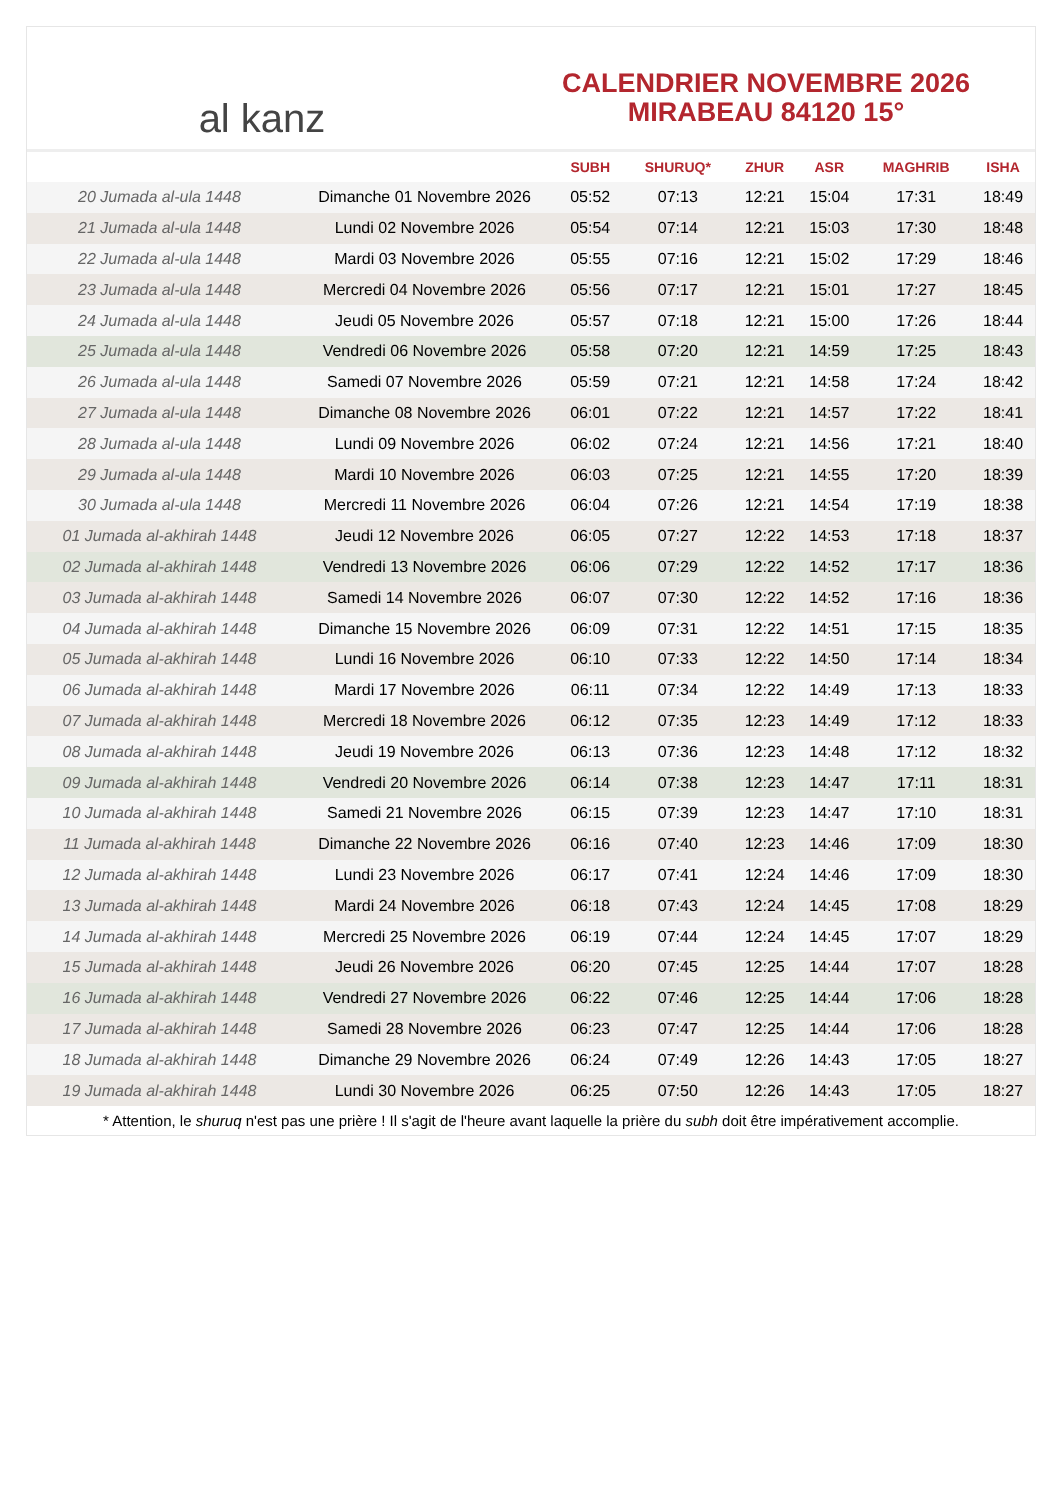al kanz
CALENDRIER NOVEMBRE 2026
MIRABEAU 84120 15°
| | | SUBH | SHURUQ* | ZHUR | ASR | MAGHRIB | ISHA |
| --- | --- | --- | --- | --- | --- | --- | --- |
| 20 Jumada al-ula 1448 | Dimanche 01 Novembre 2026 | 05:52 | 07:13 | 12:21 | 15:04 | 17:31 | 18:49 |
| 21 Jumada al-ula 1448 | Lundi 02 Novembre 2026 | 05:54 | 07:14 | 12:21 | 15:03 | 17:30 | 18:48 |
| 22 Jumada al-ula 1448 | Mardi 03 Novembre 2026 | 05:55 | 07:16 | 12:21 | 15:02 | 17:29 | 18:46 |
| 23 Jumada al-ula 1448 | Mercredi 04 Novembre 2026 | 05:56 | 07:17 | 12:21 | 15:01 | 17:27 | 18:45 |
| 24 Jumada al-ula 1448 | Jeudi 05 Novembre 2026 | 05:57 | 07:18 | 12:21 | 15:00 | 17:26 | 18:44 |
| 25 Jumada al-ula 1448 | Vendredi 06 Novembre 2026 | 05:58 | 07:20 | 12:21 | 14:59 | 17:25 | 18:43 |
| 26 Jumada al-ula 1448 | Samedi 07 Novembre 2026 | 05:59 | 07:21 | 12:21 | 14:58 | 17:24 | 18:42 |
| 27 Jumada al-ula 1448 | Dimanche 08 Novembre 2026 | 06:01 | 07:22 | 12:21 | 14:57 | 17:22 | 18:41 |
| 28 Jumada al-ula 1448 | Lundi 09 Novembre 2026 | 06:02 | 07:24 | 12:21 | 14:56 | 17:21 | 18:40 |
| 29 Jumada al-ula 1448 | Mardi 10 Novembre 2026 | 06:03 | 07:25 | 12:21 | 14:55 | 17:20 | 18:39 |
| 30 Jumada al-ula 1448 | Mercredi 11 Novembre 2026 | 06:04 | 07:26 | 12:21 | 14:54 | 17:19 | 18:38 |
| 01 Jumada al-akhirah 1448 | Jeudi 12 Novembre 2026 | 06:05 | 07:27 | 12:22 | 14:53 | 17:18 | 18:37 |
| 02 Jumada al-akhirah 1448 | Vendredi 13 Novembre 2026 | 06:06 | 07:29 | 12:22 | 14:52 | 17:17 | 18:36 |
| 03 Jumada al-akhirah 1448 | Samedi 14 Novembre 2026 | 06:07 | 07:30 | 12:22 | 14:52 | 17:16 | 18:36 |
| 04 Jumada al-akhirah 1448 | Dimanche 15 Novembre 2026 | 06:09 | 07:31 | 12:22 | 14:51 | 17:15 | 18:35 |
| 05 Jumada al-akhirah 1448 | Lundi 16 Novembre 2026 | 06:10 | 07:33 | 12:22 | 14:50 | 17:14 | 18:34 |
| 06 Jumada al-akhirah 1448 | Mardi 17 Novembre 2026 | 06:11 | 07:34 | 12:22 | 14:49 | 17:13 | 18:33 |
| 07 Jumada al-akhirah 1448 | Mercredi 18 Novembre 2026 | 06:12 | 07:35 | 12:23 | 14:49 | 17:12 | 18:33 |
| 08 Jumada al-akhirah 1448 | Jeudi 19 Novembre 2026 | 06:13 | 07:36 | 12:23 | 14:48 | 17:12 | 18:32 |
| 09 Jumada al-akhirah 1448 | Vendredi 20 Novembre 2026 | 06:14 | 07:38 | 12:23 | 14:47 | 17:11 | 18:31 |
| 10 Jumada al-akhirah 1448 | Samedi 21 Novembre 2026 | 06:15 | 07:39 | 12:23 | 14:47 | 17:10 | 18:31 |
| 11 Jumada al-akhirah 1448 | Dimanche 22 Novembre 2026 | 06:16 | 07:40 | 12:23 | 14:46 | 17:09 | 18:30 |
| 12 Jumada al-akhirah 1448 | Lundi 23 Novembre 2026 | 06:17 | 07:41 | 12:24 | 14:46 | 17:09 | 18:30 |
| 13 Jumada al-akhirah 1448 | Mardi 24 Novembre 2026 | 06:18 | 07:43 | 12:24 | 14:45 | 17:08 | 18:29 |
| 14 Jumada al-akhirah 1448 | Mercredi 25 Novembre 2026 | 06:19 | 07:44 | 12:24 | 14:45 | 17:07 | 18:29 |
| 15 Jumada al-akhirah 1448 | Jeudi 26 Novembre 2026 | 06:20 | 07:45 | 12:25 | 14:44 | 17:07 | 18:28 |
| 16 Jumada al-akhirah 1448 | Vendredi 27 Novembre 2026 | 06:22 | 07:46 | 12:25 | 14:44 | 17:06 | 18:28 |
| 17 Jumada al-akhirah 1448 | Samedi 28 Novembre 2026 | 06:23 | 07:47 | 12:25 | 14:44 | 17:06 | 18:28 |
| 18 Jumada al-akhirah 1448 | Dimanche 29 Novembre 2026 | 06:24 | 07:49 | 12:26 | 14:43 | 17:05 | 18:27 |
| 19 Jumada al-akhirah 1448 | Lundi 30 Novembre 2026 | 06:25 | 07:50 | 12:26 | 14:43 | 17:05 | 18:27 |
* Attention, le shuruq n'est pas une prière ! Il s'agit de l'heure avant laquelle la prière du subh doit être impérativement accomplie.